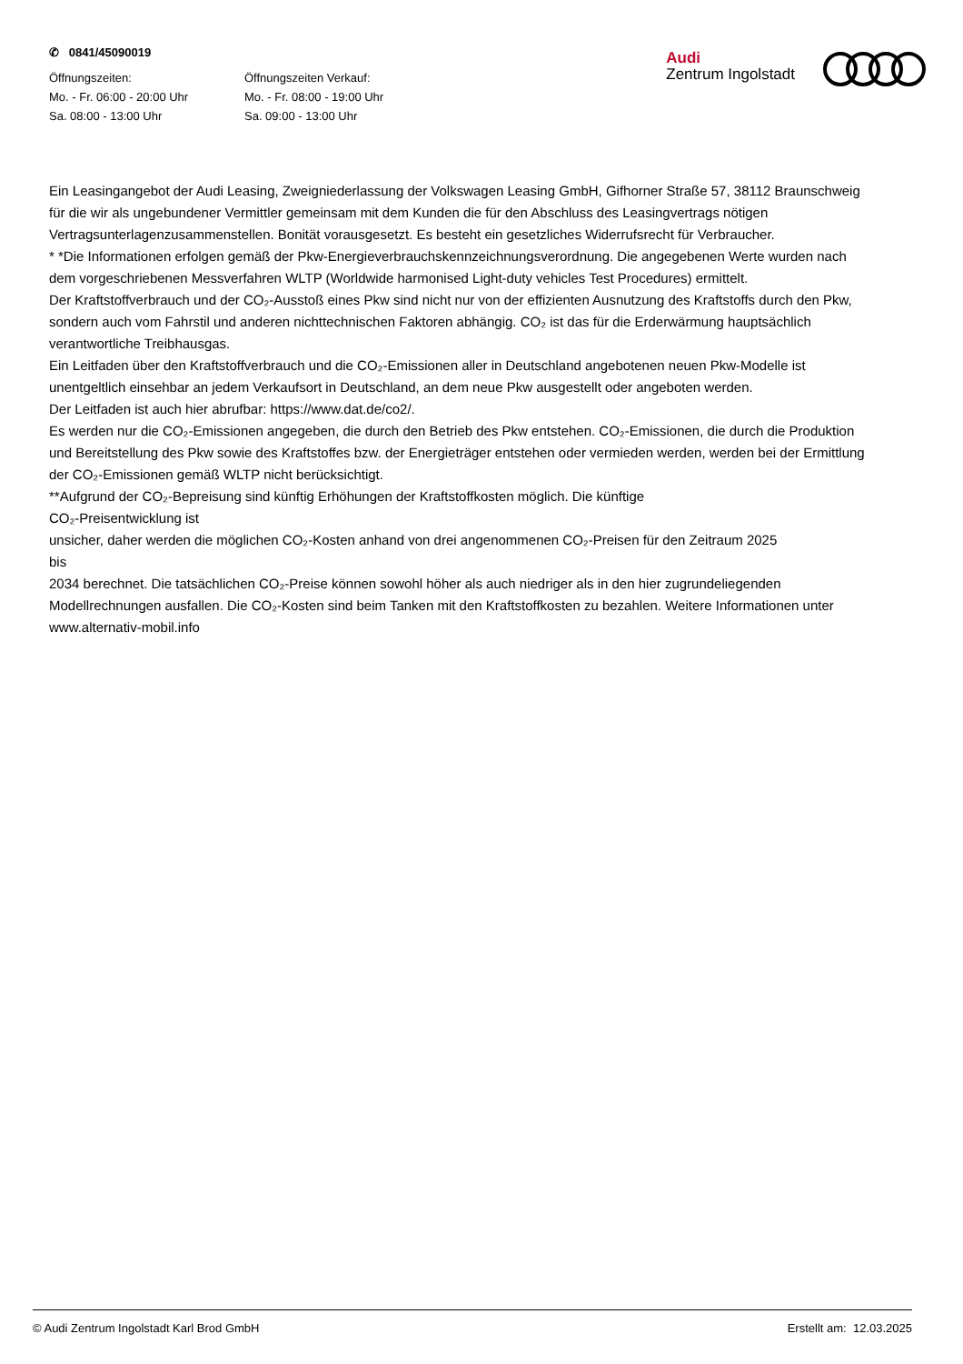✆ 0841/45090019
Öffnungszeiten:
Mo. - Fr. 06:00 - 20:00 Uhr
Sa. 08:00 - 13:00 Uhr
Öffnungszeiten Verkauf:
Mo. - Fr. 08:00 - 19:00 Uhr
Sa. 09:00 - 13:00 Uhr
Audi
Zentrum Ingolstadt
Ein Leasingangebot der Audi Leasing, Zweigniederlassung der Volkswagen Leasing GmbH, Gifhorner Straße 57, 38112 Braunschweig für die wir als ungebundener Vermittler gemeinsam mit dem Kunden die für den Abschluss des Leasingvertrags nötigen Vertragsunterlagenzusammenstellen. Bonität vorausgesetzt. Es besteht ein gesetzliches Widerrufsrecht für Verbraucher.
* *Die Informationen erfolgen gemäß der Pkw-Energieverbrauchskennzeichnungsverordnung. Die angegebenen Werte wurden nach dem vorgeschriebenen Messverfahren WLTP (Worldwide harmonised Light-duty vehicles Test Procedures) ermittelt.
Der Kraftstoffverbrauch und der CO₂-Ausstoß eines Pkw sind nicht nur von der effizienten Ausnutzung des Kraftstoffs durch den Pkw, sondern auch vom Fahrstil und anderen nichttechnischen Faktoren abhängig. CO₂ ist das für die Erderwärmung hauptsächlich verantwortliche Treibhausgas.
Ein Leitfaden über den Kraftstoffverbrauch und die CO₂-Emissionen aller in Deutschland angebotenen neuen Pkw-Modelle ist unentgeltlich einsehbar an jedem Verkaufsort in Deutschland, an dem neue Pkw ausgestellt oder angeboten werden.
Der Leitfaden ist auch hier abrufbar: https://www.dat.de/co2/.
Es werden nur die CO₂-Emissionen angegeben, die durch den Betrieb des Pkw entstehen. CO₂-Emissionen, die durch die Produktion und Bereitstellung des Pkw sowie des Kraftstoffes bzw. der Energieträger entstehen oder vermieden werden, werden bei der Ermittlung der CO₂-Emissionen gemäß WLTP nicht berücksichtigt.
**Aufgrund der CO₂-Bepreisung sind künftig Erhöhungen der Kraftstoffkosten möglich. Die künftige
CO₂-Preisentwicklung ist
unsicher, daher werden die möglichen CO₂-Kosten anhand von drei angenommenen CO₂-Preisen für den Zeitraum 2025
bis
2034 berechnet. Die tatsächlichen CO₂-Preise können sowohl höher als auch niedriger als in den hier zugrundeliegenden Modellrechnungen ausfallen. Die CO₂-Kosten sind beim Tanken mit den Kraftstoffkosten zu bezahlen. Weitere Informationen unter www.alternativ-mobil.info
© Audi Zentrum Ingolstadt Karl Brod GmbH Erstellt am: 12.03.2025